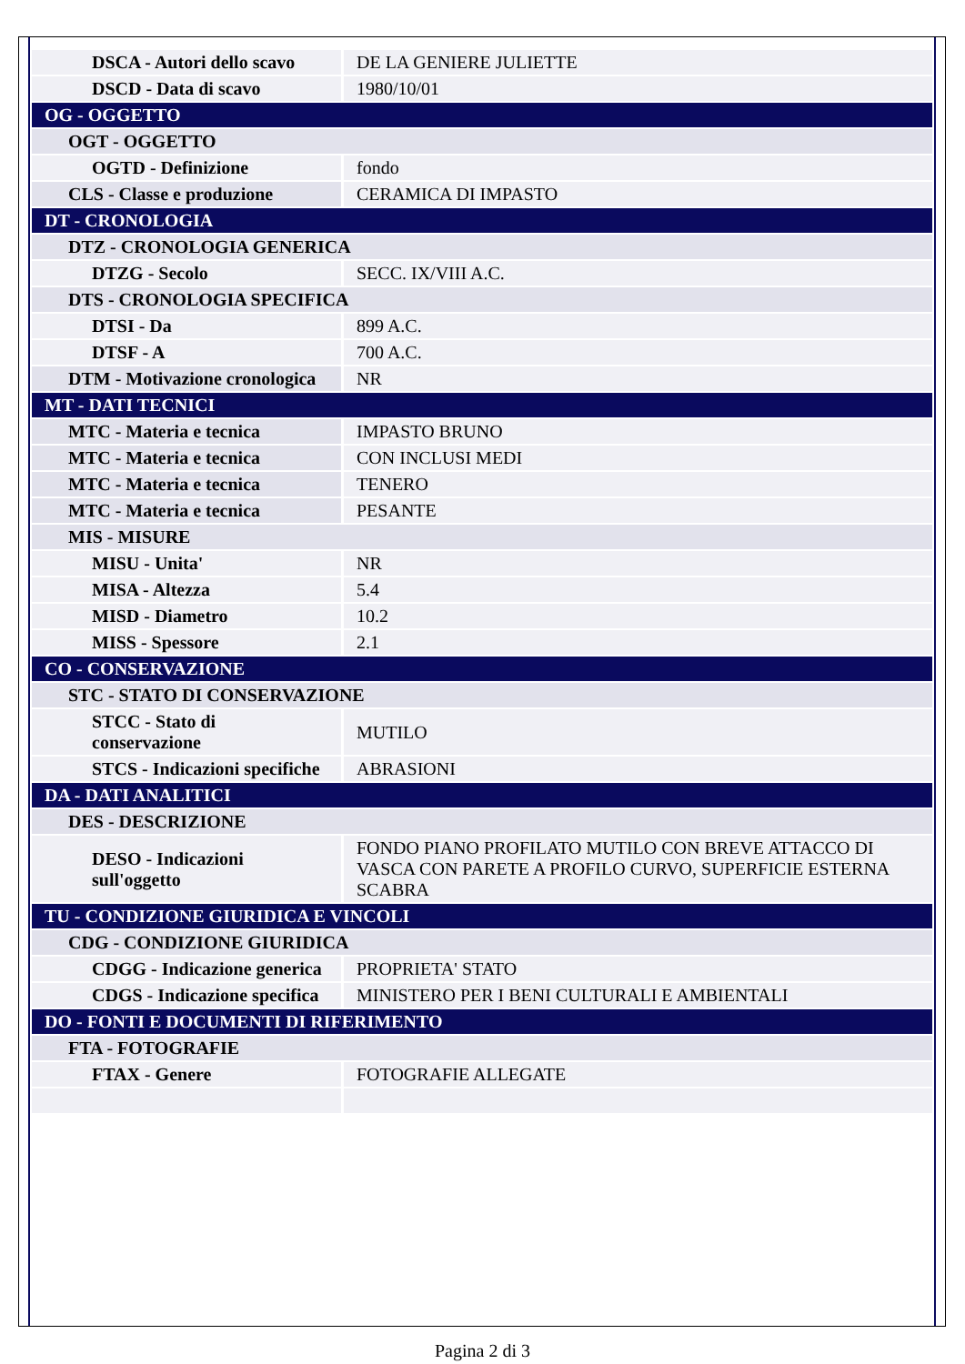| DSCA - Autori dello scavo | DE LA GENIERE JULIETTE |
| DSCD - Data di scavo | 1980/10/01 |
| OG - OGGETTO | |
| OGT - OGGETTO | |
| OGTD - Definizione | fondo |
| CLS - Classe e produzione | CERAMICA DI IMPASTO |
| DT - CRONOLOGIA | |
| DTZ - CRONOLOGIA GENERICA | |
| DTZG - Secolo | SECC. IX/VIII A.C. |
| DTS - CRONOLOGIA SPECIFICA | |
| DTSI - Da | 899 A.C. |
| DTSF - A | 700 A.C. |
| DTM - Motivazione cronologica | NR |
| MT - DATI TECNICI | |
| MTC - Materia e tecnica | IMPASTO BRUNO |
| MTC - Materia e tecnica | CON INCLUSI MEDI |
| MTC - Materia e tecnica | TENERO |
| MTC - Materia e tecnica | PESANTE |
| MIS - MISURE | |
| MISU - Unita' | NR |
| MISA - Altezza | 5.4 |
| MISD - Diametro | 10.2 |
| MISS - Spessore | 2.1 |
| CO - CONSERVAZIONE | |
| STC - STATO DI CONSERVAZIONE | |
| STCC - Stato di conservazione | MUTILO |
| STCS - Indicazioni specifiche | ABRASIONI |
| DA - DATI ANALITICI | |
| DES - DESCRIZIONE | |
| DESO - Indicazioni sull'oggetto | FONDO PIANO PROFILATO MUTILO CON BREVE ATTACCO DI VASCA CON PARETE A PROFILO CURVO, SUPERFICIE ESTERNA SCABRA |
| TU - CONDIZIONE GIURIDICA E VINCOLI | |
| CDG - CONDIZIONE GIURIDICA | |
| CDGG - Indicazione generica | PROPRIETA' STATO |
| CDGS - Indicazione specifica | MINISTERO PER I BENI CULTURALI E AMBIENTALI |
| DO - FONTI E DOCUMENTI DI RIFERIMENTO | |
| FTA - FOTOGRAFIE | |
| FTAX - Genere | FOTOGRAFIE ALLEGATE |
Pagina 2 di 3